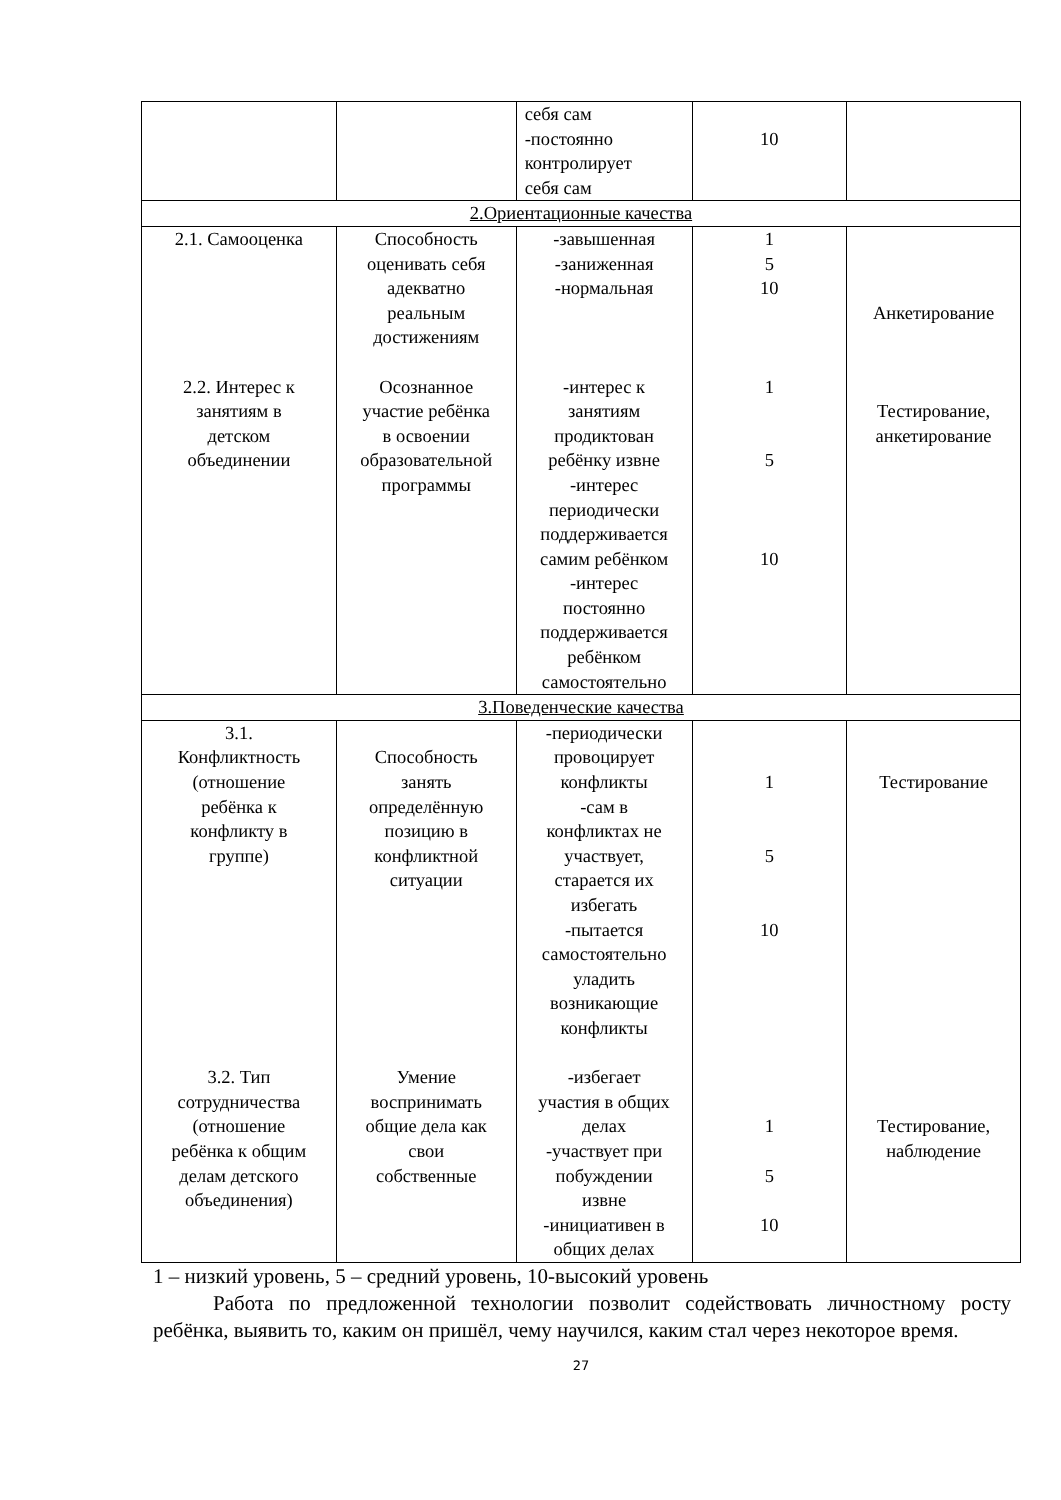| | | себя сам -постоянно контролирует себя сам | 10 | |
| 2.Ориентационные качества | | | | |
| 2.1. Самооценка 2.2. Интерес к занятиям в детском объединении | Способность оценивать себя адекватно реальным достижениям Осознанное участие ребёнка в освоении образовательной программы | -завышенная -заниженная -нормальная -интерес к занятиям продиктован ребёнку извне -интерес периодически поддерживается самим ребёнком -интерес постоянно поддерживается ребёнком самостоятельно | 1 5 10 1 5 10 | Анкетирование Тестирование, анкетирование |
| 3.Поведенческие качества | | | | |
| 3.1. Конфликтность (отношение ребёнка к конфликту в группе) 3.2. Тип сотрудничества (отношение ребёнка к общим делам детского объединения) | Способность занять определённую позицию в конфликтной ситуации Умение воспринимать общие дела как свои собственные | -периодически провоцирует конфликты -сам в конфликтах не участвует, старается их избегать -пытается самостоятельно уладить возникающие конфликты -избегает участия в общих делах -участвует при побуждении извне -инициативен в общих делах | 1 5 10 1 5 10 | Тестирование Тестирование, наблюдение |
1 – низкий уровень, 5 – средний уровень, 10-высокий уровень
Работа по предложенной технологии позволит содействовать личностному росту ребёнка, выявить то, каким он пришёл, чему научился, каким стал через некоторое время.
27